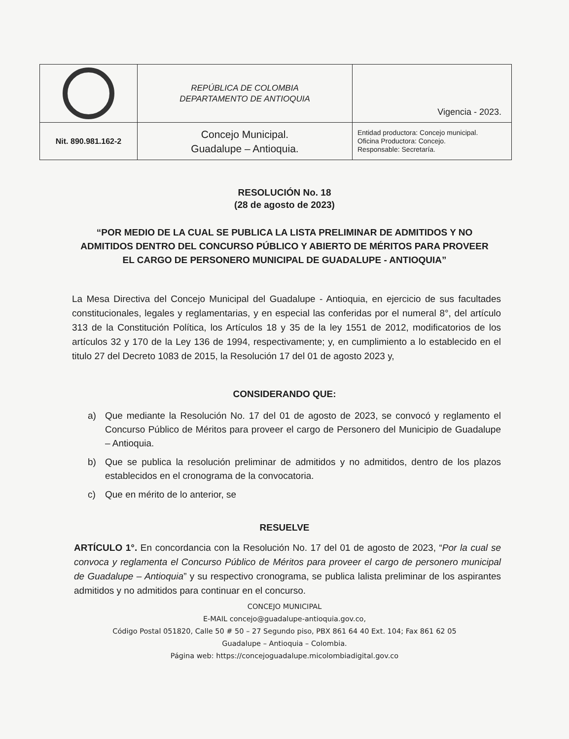| | REPÚBLICA DE COLOMBIA DEPARTAMENTO DE ANTIOQUIA | Vigencia - 2023. |
| Nit. 890.981.162-2 | Concejo Municipal. Guadalupe – Antioquia. | Entidad productora: Concejo municipal. Oficina Productora: Concejo. Responsable: Secretaría. |
RESOLUCIÓN No. 18
(28 de agosto de 2023)
“POR MEDIO DE LA CUAL SE PUBLICA LA LISTA PRELIMINAR DE ADMITIDOS Y NO ADMITIDOS DENTRO DEL CONCURSO PÚBLICO Y ABIERTO DE MÉRITOS PARA PROVEER EL CARGO DE PERSONERO MUNICIPAL DE GUADALUPE - ANTIOQUIA”
La Mesa Directiva del Concejo Municipal del Guadalupe - Antioquia, en ejercicio de sus facultades constitucionales, legales y reglamentarias, y en especial las conferidas por el numeral 8°, del artículo 313 de la Constitución Política, los Artículos 18 y 35 de la ley 1551 de 2012, modificatorios de los artículos 32 y 170 de la Ley 136 de 1994, respectivamente; y, en cumplimiento a lo establecido en el titulo 27 del Decreto 1083 de 2015, la Resolución 17 del 01 de agosto 2023 y,
CONSIDERANDO QUE:
a) Que mediante la Resolución No. 17 del 01 de agosto de 2023, se convocó y reglamento el Concurso Público de Méritos para proveer el cargo de Personero del Municipio de Guadalupe – Antioquia.
b) Que se publica la resolución preliminar de admitidos y no admitidos, dentro de los plazos establecidos en el cronograma de la convocatoria.
c) Que en mérito de lo anterior, se
RESUELVE
ARTÍCULO 1°. En concordancia con la Resolución No. 17 del 01 de agosto de 2023, “Por la cual se convoca y reglamenta el Concurso Público de Méritos para proveer el cargo de personero municipal de Guadalupe – Antioquia” y su respectivo cronograma, se publica lalista preliminar de los aspirantes admitidos y no admitidos para continuar en el concurso.
CONCEJO MUNICIPAL
E-MAIL concejo@guadalupe-antioquia.gov.co,
Código Postal 051820, Calle 50 # 50 – 27 Segundo piso, PBX 861 64 40 Ext. 104; Fax 861 62 05
Guadalupe – Antioquia – Colombia.
Página web: https://concejoguadalupe.micolombiadigital.gov.co